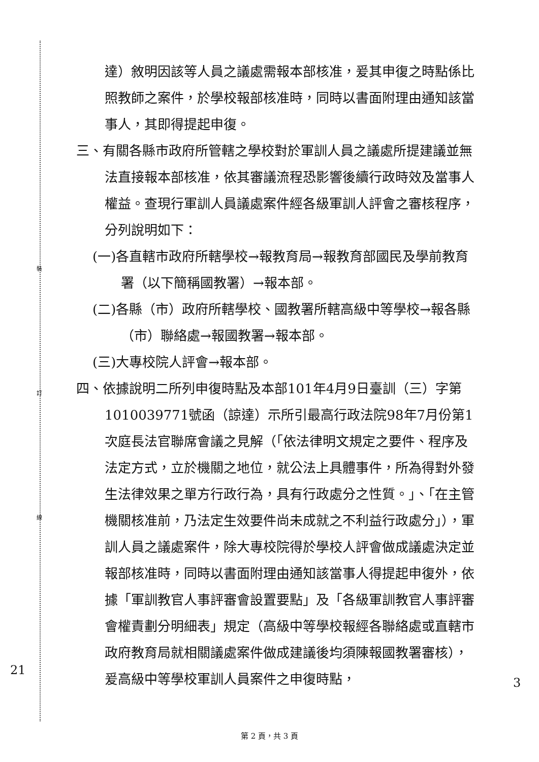裝
訂
線
達）敘明因該等人員之議處需報本部核准，爰其申復之時點係比照教師之案件，於學校報部核准時，同時以書面附理由通知該當事人，其即得提起申復。
三、有關各縣市政府所管轄之學校對於軍訓人員之議處所提建議並無法直接報本部核准，依其審議流程恐影響後續行政時效及當事人權益。查現行軍訓人員議處案件經各級軍訓人評會之審核程序，分列說明如下：
(一)各直轄市政府所轄學校→報教育局→報教育部國民及學前教育署（以下簡稱國教署）→報本部。
(二)各縣（市）政府所轄學校、國教署所轄高級中等學校→報各縣（市）聯絡處→報國教署→報本部。
(三)大專校院人評會→報本部。
四、依據說明二所列申復時點及本部101年4月9日臺訓（三）字第1010039771號函（諒達）示所引最高行政法院98年7月份第1次庭長法官聯席會議之見解（「依法律明文規定之要件、程序及法定方式，立於機關之地位，就公法上具體事件，所為得對外發生法律效果之單方行政行為，具有行政處分之性質。」、「在主管機關核准前，乃法定生效要件尚未成就之不利益行政處分」），軍訓人員之議處案件，除大專校院得於學校人評會做成議處決定並報部核准時，同時以書面附理由通知該當事人得提起申復外，依據「軍訓教官人事評審會設置要點」及「各級軍訓教官人事評審會權責劃分明細表」規定（高級中等學校報經各聯絡處或直轄市政府教育局就相關議處案件做成建議後均須陳報國教署審核），爰高級中等學校軍訓人員案件之申復時點，
21
3
第 2 頁，共 3 頁